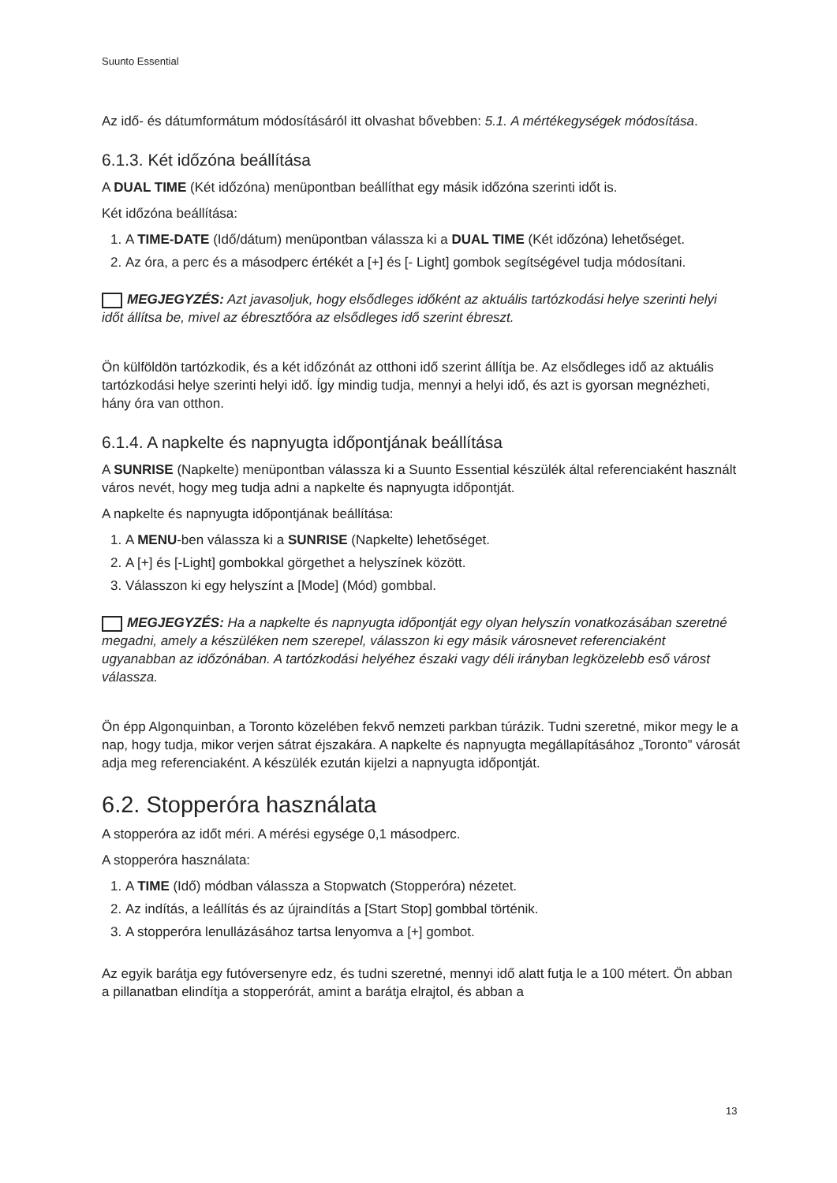Suunto Essential
Az idő- és dátumformátum módosításáról itt olvashat bővebben: 5.1. A mértékegységek módosítása.
6.1.3. Két időzóna beállítása
A DUAL TIME (Két időzóna) menüpontban beállíthat egy másik időzóna szerinti időt is.
Két időzóna beállítása:
1. A TIME-DATE (Idő/dátum) menüpontban válassza ki a DUAL TIME (Két időzóna) lehetőséget.
2. Az óra, a perc és a másodperc értékét a [+] és [- Light] gombok segítségével tudja módosítani.
MEGJEGYZÉS: Azt javasoljuk, hogy elsődleges időként az aktuális tartózkodási helye szerinti helyi időt állítsa be, mivel az ébresztőóra az elsődleges idő szerint ébreszt.
Ön külföldön tartózkodik, és a két időzónát az otthoni idő szerint állítja be. Az elsődleges idő az aktuális tartózkodási helye szerinti helyi idő. Így mindig tudja, mennyi a helyi idő, és azt is gyorsan megnézheti, hány óra van otthon.
6.1.4. A napkelte és napnyugta időpontjának beállítása
A SUNRISE (Napkelte) menüpontban válassza ki a Suunto Essential készülék által referenciaként használt város nevét, hogy meg tudja adni a napkelte és napnyugta időpontját.
A napkelte és napnyugta időpontjának beállítása:
1. A MENU-ben válassza ki a SUNRISE (Napkelte) lehetőséget.
2. A [+] és [-Light] gombokkal görgethet a helyszínek között.
3. Válasszon ki egy helyszínt a [Mode] (Mód) gombbal.
MEGJEGYZÉS: Ha a napkelte és napnyugta időpontját egy olyan helyszín vonatkozásában szeretné megadni, amely a készüléken nem szerepel, válasszon ki egy másik városnevet referenciaként ugyanabban az időzónában. A tartózkodási helyéhez északi vagy déli irányban legközelebb eső várost válassza.
Ön épp Algonquinban, a Toronto közelében fekvő nemzeti parkban túrázik. Tudni szeretné, mikor megy le a nap, hogy tudja, mikor verjen sátrat éjszakára. A napkelte és napnyugta megállapításához „Toronto” városát adja meg referenciaként. A készülék ezután kijelzi a napnyugta időpontját.
6.2. Stopperóra használata
A stopperóra az időt méri. A mérési egysége 0,1 másodperc.
A stopperóra használata:
1. A TIME (Idő) módban válassza a Stopwatch (Stopperóra) nézetet.
2. Az indítás, a leállítás és az újraindítás a [Start Stop] gombbal történik.
3. A stopperóra lenullázásához tartsa lenyomva a [+] gombot.
Az egyik barátja egy futóversenyre edz, és tudni szeretné, mennyi idő alatt futja le a 100 métert. Ön abban a pillanatban elindítja a stopperórát, amint a barátja elrajtol, és abban a
13